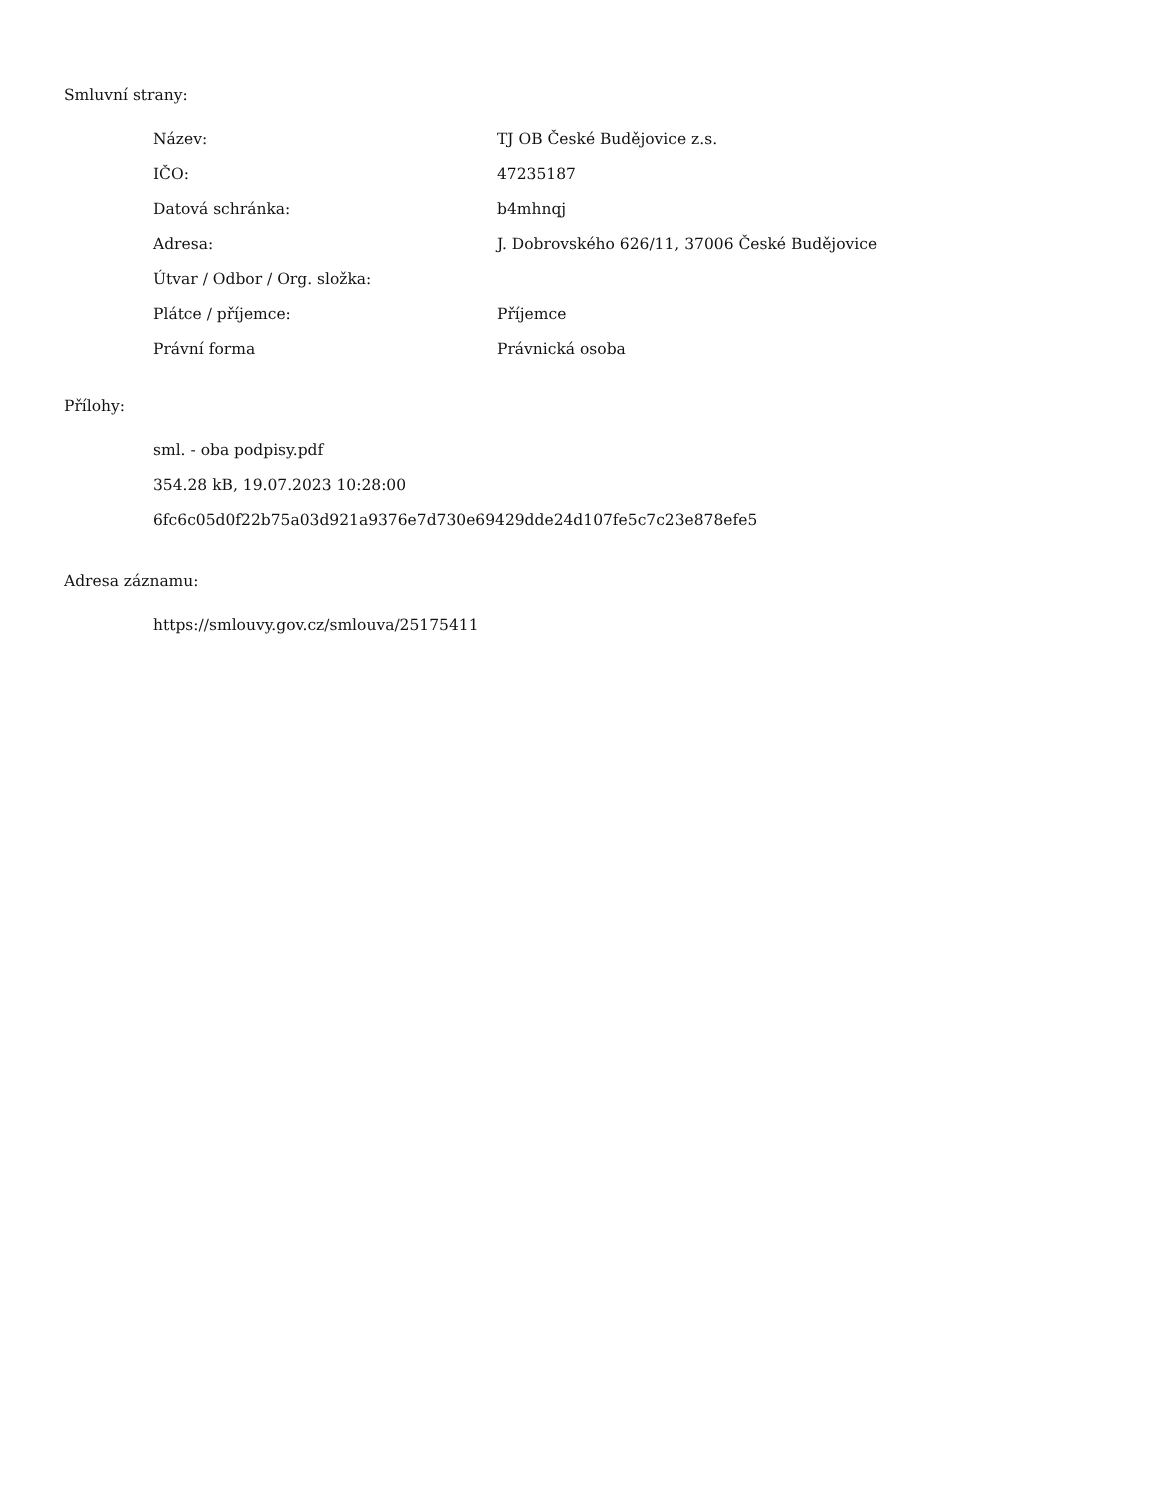Smluvní strany:
| Název: | TJ OB České Budějovice z.s. |
| IČO: | 47235187 |
| Datová schránka: | b4mhnqj |
| Adresa: | J. Dobrovského 626/11, 37006 České Budějovice |
| Útvar / Odbor / Org. složka: | |
| Plátce / příjemce: | Příjemce |
| Právní forma | Právnická osoba |
Přílohy:
sml. - oba podpisy.pdf
354.28 kB, 19.07.2023 10:28:00
6fc6c05d0f22b75a03d921a9376e7d730e69429dde24d107fe5c7c23e878efe5
Adresa záznamu:
https://smlouvy.gov.cz/smlouva/25175411